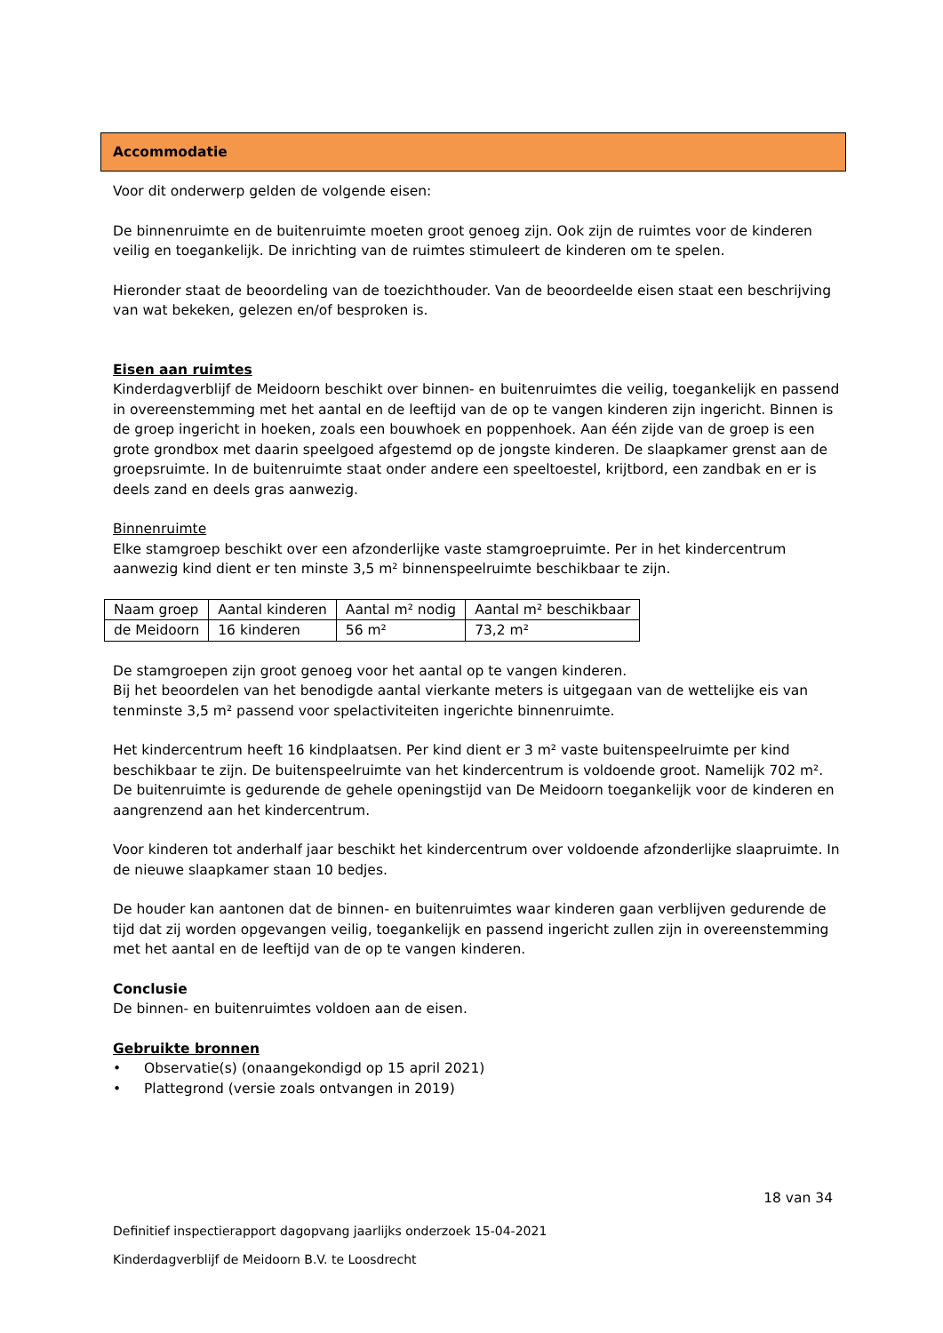Accommodatie
Voor dit onderwerp gelden de volgende eisen:
De binnenruimte en de buitenruimte moeten groot genoeg zijn. Ook zijn de ruimtes voor de kinderen veilig en toegankelijk. De inrichting van de ruimtes stimuleert de kinderen om te spelen.
Hieronder staat de beoordeling van de toezichthouder. Van de beoordeelde eisen staat een beschrijving van wat bekeken, gelezen en/of besproken is.
Eisen aan ruimtes
Kinderdagverblijf de Meidoorn beschikt over binnen- en buitenruimtes die veilig, toegankelijk en passend in overeenstemming met het aantal en de leeftijd van de op te vangen kinderen zijn ingericht. Binnen is de groep ingericht in hoeken, zoals een bouwhoek en poppenhoek. Aan één zijde van de groep is een grote grondbox met daarin speelgoed afgestemd op de jongste kinderen. De slaapkamer grenst aan de groepsruimte. In de buitenruimte staat onder andere een speeltoestel, krijtbord, een zandbak en er is deels zand en deels gras aanwezig.
Binnenruimte
Elke stamgroep beschikt over een afzonderlijke vaste stamgroepruimte. Per in het kindercentrum aanwezig kind dient er ten minste 3,5 m² binnenspeelruimte beschikbaar te zijn.
| Naam groep | Aantal kinderen | Aantal m² nodig | Aantal m² beschikbaar |
| de Meidoorn | 16 kinderen | 56 m² | 73,2 m² |
De stamgroepen zijn groot genoeg voor het aantal op te vangen kinderen.
Bij het beoordelen van het benodigde aantal vierkante meters is uitgegaan van de wettelijke eis van tenminste 3,5 m² passend voor spelactiviteiten ingerichte binnenruimte.
Het kindercentrum heeft 16 kindplaatsen. Per kind dient er 3 m² vaste buitenspeelruimte per kind beschikbaar te zijn. De buitenspeelruimte van het kindercentrum is voldoende groot. Namelijk 702 m².
De buitenruimte is gedurende de gehele openingstijd van De Meidoorn toegankelijk voor de kinderen en aangrenzend aan het kindercentrum.
Voor kinderen tot anderhalf jaar beschikt het kindercentrum over voldoende afzonderlijke slaapruimte. In de nieuwe slaapkamer staan 10 bedjes.
De houder kan aantonen dat de binnen- en buitenruimtes waar kinderen gaan verblijven gedurende de tijd dat zij worden opgevangen veilig, toegankelijk en passend ingericht zullen zijn in overeenstemming met het aantal en de leeftijd van de op te vangen kinderen.
Conclusie
De binnen- en buitenruimtes voldoen aan de eisen.
Gebruikte bronnen
• Observatie(s) (onaangekondigd op 15 april 2021)
• Plattegrond (versie zoals ontvangen in 2019)
18 van 34
Definitief inspectierapport dagopvang jaarlijks onderzoek 15-04-2021
Kinderdagverblijf de Meidoorn B.V. te Loosdrecht